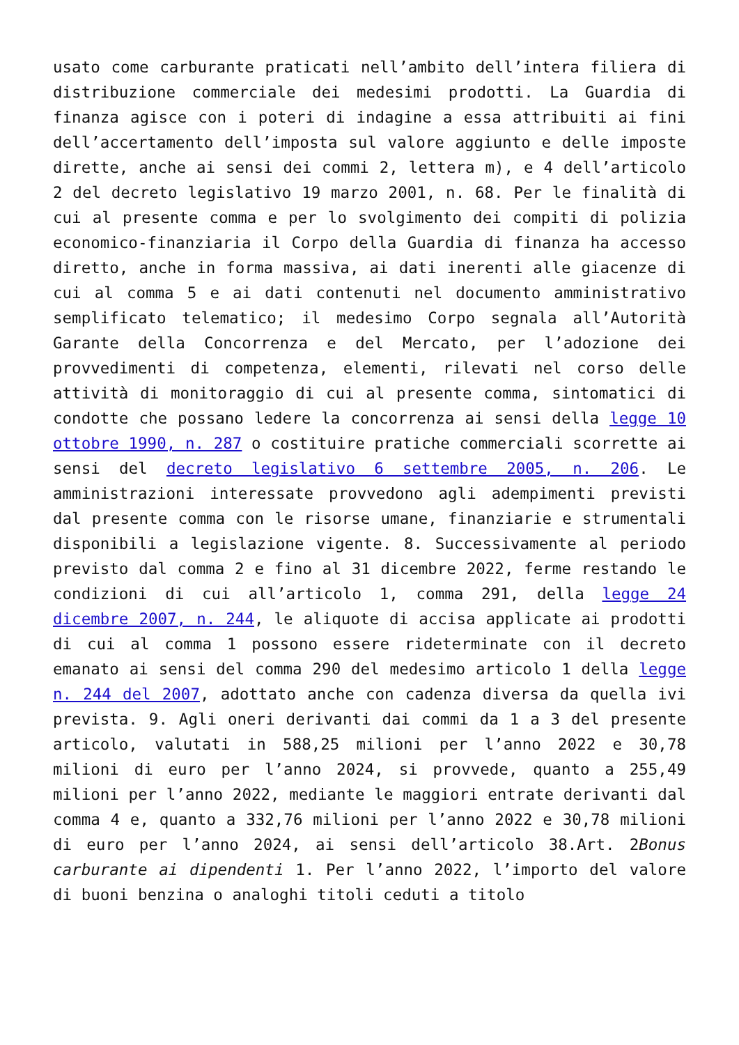usato come carburante praticati nell’ambito dell’intera filiera di distribuzione commerciale dei medesimi prodotti. La Guardia di finanza agisce con i poteri di indagine a essa attribuiti ai fini dell’accertamento dell’imposta sul valore aggiunto e delle imposte dirette, anche ai sensi dei commi 2, lettera m), e 4 dell’articolo 2 del decreto legislativo 19 marzo 2001, n. 68. Per le finalità di cui al presente comma e per lo svolgimento dei compiti di polizia economico-finanziaria il Corpo della Guardia di finanza ha accesso diretto, anche in forma massiva, ai dati inerenti alle giacenze di cui al comma 5 e ai dati contenuti nel documento amministrativo semplificato telematico; il medesimo Corpo segnala all’Autorità Garante della Concorrenza e del Mercato, per l’adozione dei provvedimenti di competenza, elementi, rilevati nel corso delle attività di monitoraggio di cui al presente comma, sintomatici di condotte che possano ledere la concorrenza ai sensi della legge 10 ottobre 1990, n. 287 o costituire pratiche commerciali scorrette ai sensi del decreto legislativo 6 settembre 2005, n. 206. Le amministrazioni interessate provvedono agli adempimenti previsti dal presente comma con le risorse umane, finanziarie e strumentali disponibili a legislazione vigente. 8. Successivamente al periodo previsto dal comma 2 e fino al 31 dicembre 2022, ferme restando le condizioni di cui all’articolo 1, comma 291, della legge 24 dicembre 2007, n. 244, le aliquote di accisa applicate ai prodotti di cui al comma 1 possono essere rideterminate con il decreto emanato ai sensi del comma 290 del medesimo articolo 1 della legge n. 244 del 2007, adottato anche con cadenza diversa da quella ivi prevista. 9. Agli oneri derivanti dai commi da 1 a 3 del presente articolo, valutati in 588,25 milioni per l’anno 2022 e 30,78 milioni di euro per l’anno 2024, si provvede, quanto a 255,49 milioni per l’anno 2022, mediante le maggiori entrate derivanti dal comma 4 e, quanto a 332,76 milioni per l’anno 2022 e 30,78 milioni di euro per l’anno 2024, ai sensi dell’articolo 38.Art. 2Bonus carburante ai dipendenti 1. Per l’anno 2022, l’importo del valore di buoni benzina o analoghi titoli ceduti a titolo